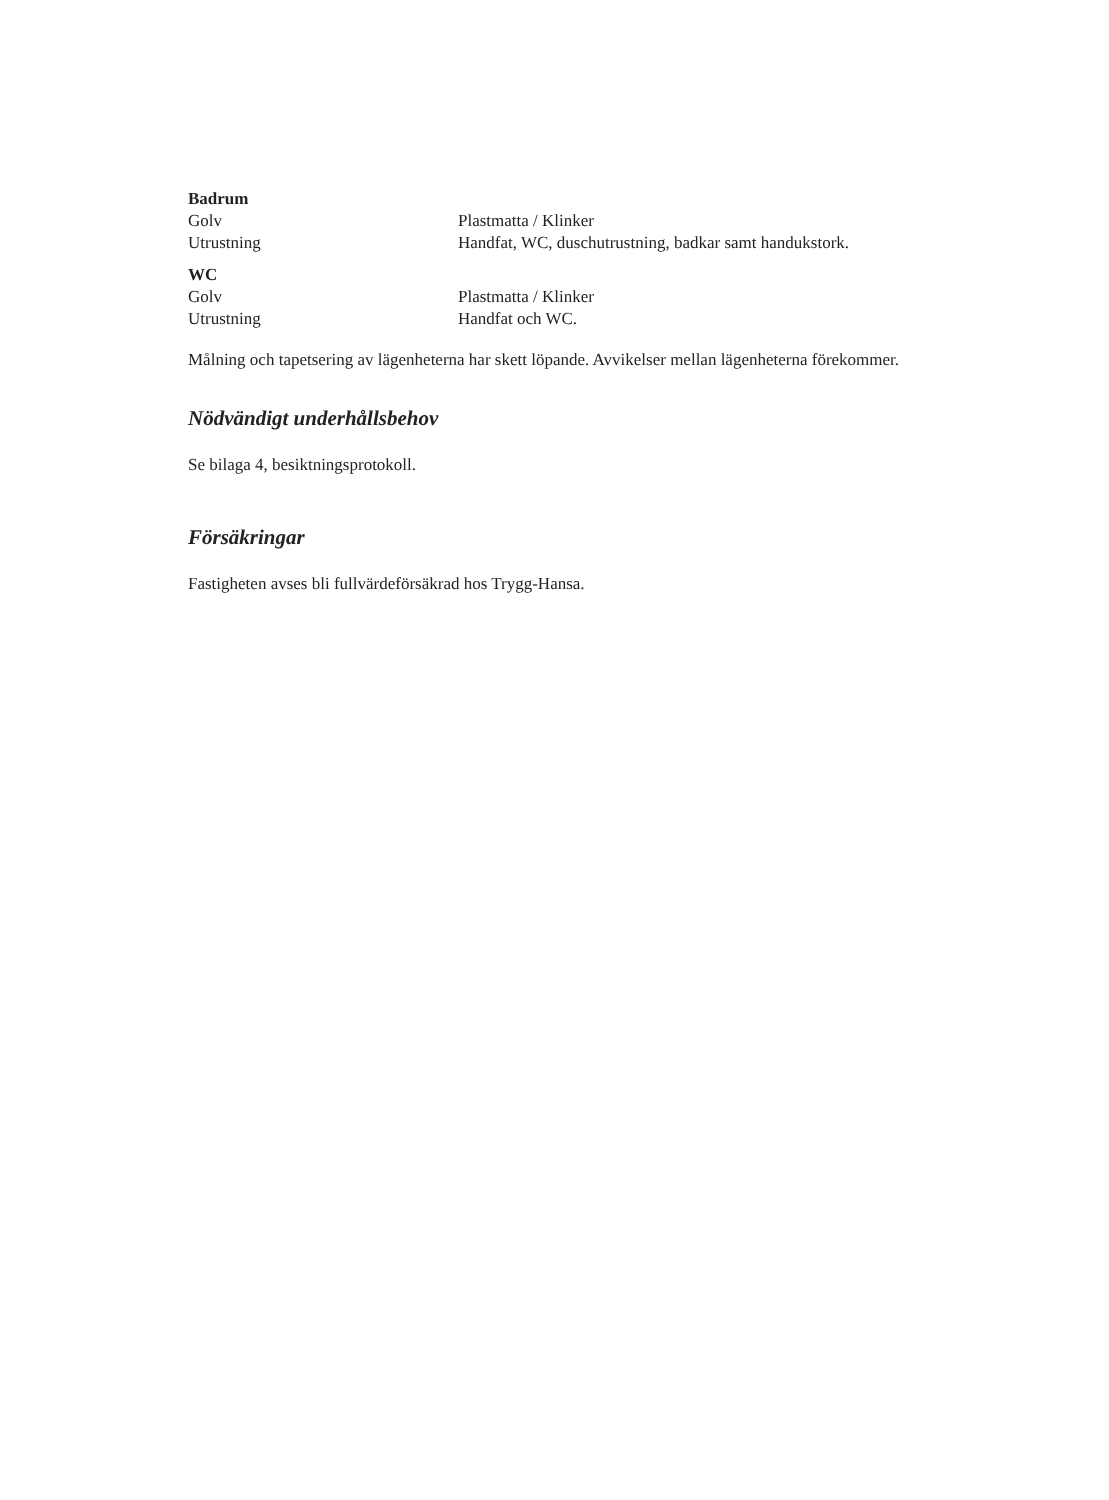Badrum
Golv Plastmatta / Klinker
Utrustning Handfat, WC, duschutrustning, badkar samt handukstork.
WC
Golv Plastmatta / Klinker
Utrustning Handfat och WC.
Målning och tapetsering av lägenheterna har skett löpande. Avvikelser mellan lägenheterna förekommer.
Nödvändigt underhållsbehov
Se bilaga 4, besiktningsprotokoll.
Försäkringar
Fastigheten avses bli fullvärdeförsäkrad hos Trygg-Hansa.